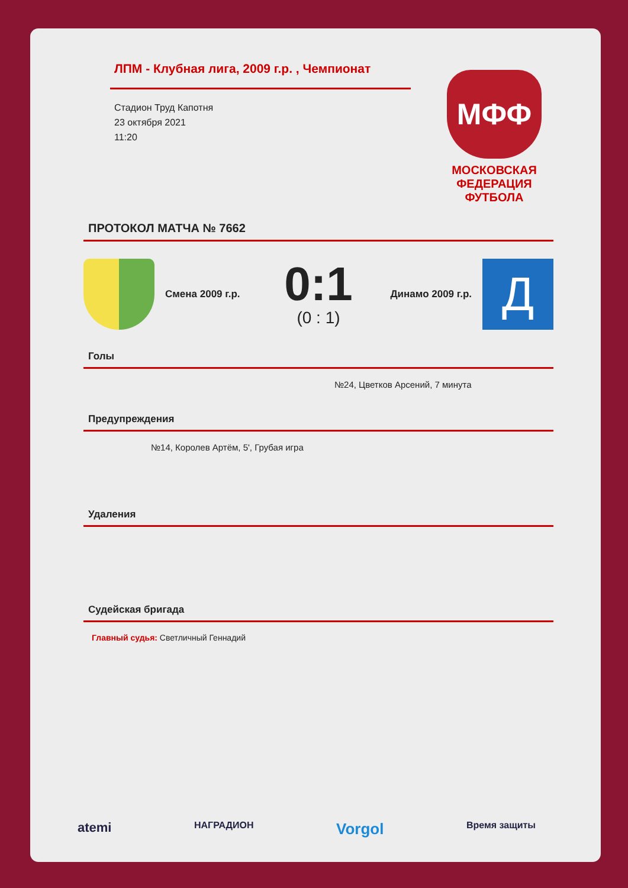ЛПМ - Клубная лига, 2009 г.р. , Чемпионат
Стадион Труд Капотня
23 октября 2021
11:20
ПРОТОКОЛ МАТЧА № 7662
Смена 2009 г.р.
0:1
(0 : 1)
Динамо 2009 г.р.
Д
Голы
№24, Цветков Арсений, 7 минута
Предупреждения
№14, Королев Артём, 5', Грубая игра
Удаления
Судейская бригада
Главный судья: Светличный Геннадий
МФФ
МОСКОВСКАЯ
ФЕДЕРАЦИЯ
ФУТБОЛА
atemi НАГРАДИОН Vorgol Время защиты